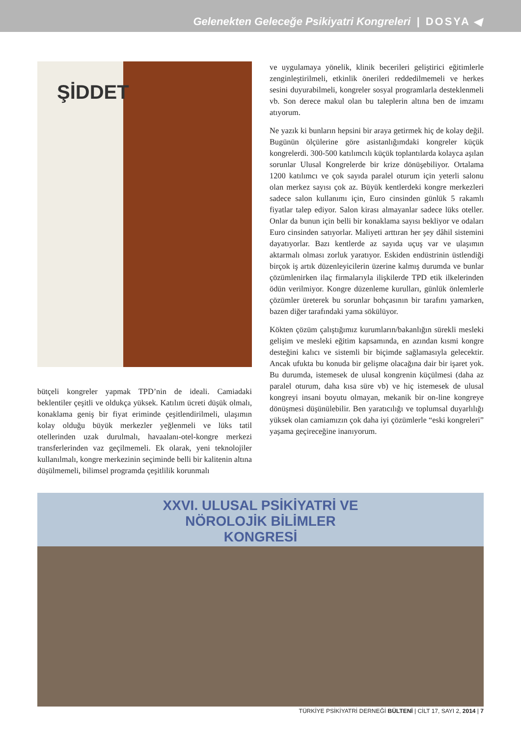Gelenekten Geleceğe Psikiyatri Kongreleri | DOSYA ◀
ŞİDDET
bütçeli kongreler yapmak TPD’nin de ideali. Camiadaki beklentiler çeşitli ve oldukça yüksek. Katılım ücreti düşük olmalı, konaklama geniş bir fiyat eriminde çeşitlendirilmeli, ulaşımın kolay olduğu büyük merkezler yeğlenmeli ve lüks tatil otellerinden uzak durulmalı, havaalanı-otel-kongre merkezi transferlerinden vaz geçilmemeli. Ek olarak, yeni teknolojiler kullanılmalı, kongre merkezinin seçiminde belli bir kalitenin altına düşülmemeli, bilimsel programda çeşitlilik korunmalı
ve uygulamaya yönelik, klinik becerileri geliştirici eğitimlerle zenginleştirilmeli, etkinlik önerileri reddedilmemeli ve herkes sesini duyurabilmeli, kongreler sosyal programlarla desteklenmeli vb. Son derece makul olan bu taleplerin altına ben de imzamı atıyorum.
Ne yazık ki bunların hepsini bir araya getirmek hiç de kolay değil. Bugünün ölçülerine göre asistanlığımdaki kongreler küçük kongrelerdi. 300-500 katılımcılı küçük toplantılarda kolayca aşılan sorunlar Ulusal Kongrelerde bir krize dönüşebiliyor. Ortalama 1200 katılımcı ve çok sayıda paralel oturum için yeterli salonu olan merkez sayısı çok az. Büyük kentlerdeki kongre merkezleri sadece salon kullanımı için, Euro cinsinden günlük 5 rakamlı fiyatlar talep ediyor. Salon kirası almayanlar sadece lüks oteller. Onlar da bunun için belli bir konaklama sayısı bekliyor ve odaları Euro cinsinden satıyorlar. Maliyeti arttıran her şey dâhil sistemini dayatıyorlar. Bazı kentlerde az sayıda uçuş var ve ulaşımın aktarmalı olması zorluk yaratıyor. Eskiden endüstrinin üstlendiği birçok iş artık düzenleyicilerin üzerine kalmış durumda ve bunlar çözümlenirken ilaç firmalarıyla ilişkilerde TPD etik ilkelerinden ödün verilmiyor. Kongre düzenleme kurulları, günlük önlemlerle çözümler üreterek bu sorunlar bohçasının bir tarafını yamarken, bazen diğer tarafındaki yama sökülüyor.
Kökten çözüm çalıştığımız kurumların/bakanlığın sürekli mesleki gelişim ve mesleki eğitim kapsamında, en azından kısmi kongre desteğini kalıcı ve sistemli bir biçimde sağlamasıyla gelecektir. Ancak ufukta bu konuda bir gelişme olacağına dair bir işaret yok. Bu durumda, istemesek de ulusal kongrenin küçülmesi (daha az paralel oturum, daha kısa süre vb) ve hiç istemesek de ulusal kongreyi insani boyutu olmayan, mekanik bir on-line kongreye dönüşmesi düşünülebilir. Ben yaratıcılığı ve toplumsal duyarlılığı yüksek olan camiamızın çok daha iyi çözümlerle “eski kongreleri” yaşama geçireceğine inanıyorum.
XXVI. ULUSAL PSİKİYATRİ VE
NÖROLOJİK BİLİMLER
KONGRESİ
TÜRKİYE PSİKİYATRİ DERNEĞİ BÜLTENİ | CİLT 17, SAYI 2, 2014 | 7